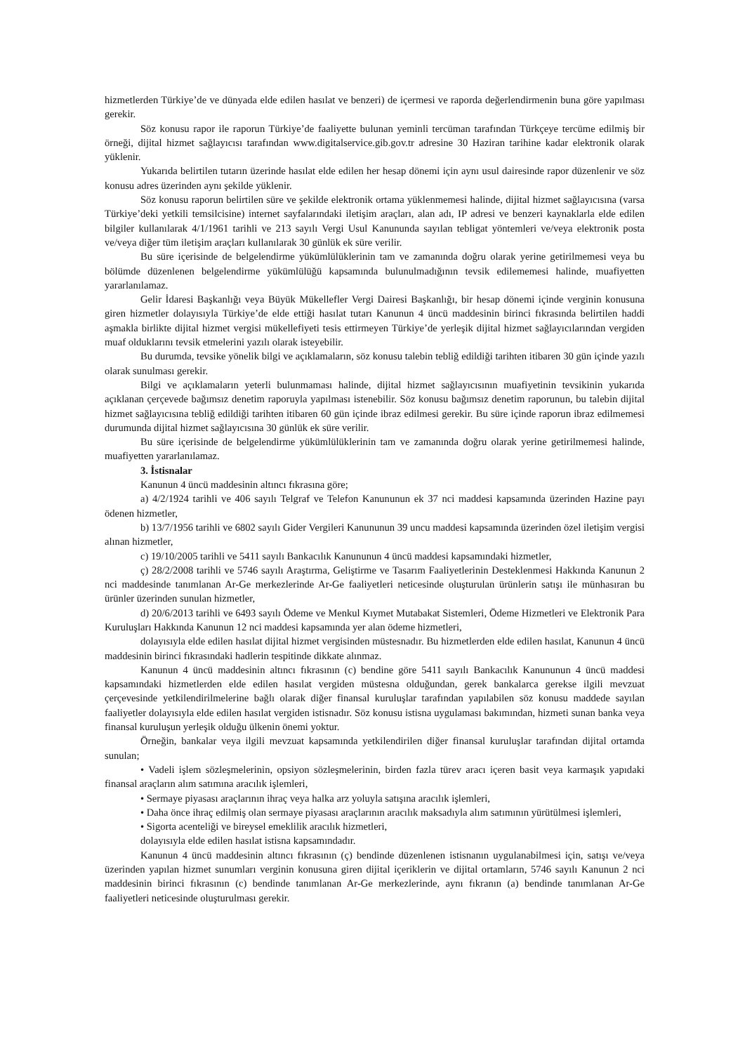hizmetlerden Türkiye’de ve dünyada elde edilen hasılat ve benzeri) de içermesi ve raporda değerlendirmenin buna göre yapılması gerekir.
Söz konusu rapor ile raporun Türkiye’de faaliyette bulunan yeminli tercüman tarafından Türkçeye tercüme edilmiş bir örneği, dijital hizmet sağlayıcısı tarafından www.digitalservice.gib.gov.tr adresine 30 Haziran tarihine kadar elektronik olarak yüklenir.
Yukarıda belirtilen tutarın üzerinde hasılat elde edilen her hesap dönemi için aynı usul dairesinde rapor düzenlenir ve söz konusu adres üzerinden aynı şekilde yüklenir.
Söz konusu raporun belirtilen süre ve şekilde elektronik ortama yüklenmemesi halinde, dijital hizmet sağlayıcısına (varsa Türkiye’deki yetkili temsilcisine) internet sayfalarındaki iletişim araçları, alan adı, IP adresi ve benzeri kaynaklarla elde edilen bilgiler kullanılarak 4/1/1961 tarihli ve 213 sayılı Vergi Usul Kanununda sayılan tebligat yöntemleri ve/veya elektronik posta ve/veya diğer tüm iletişim araçları kullanılarak 30 günlük ek süre verilir.
Bu süre içerisinde de belgelendirme yükümlülüklerinin tam ve zamanında doğru olarak yerine getirilmemesi veya bu bölümde düzenlenen belgelendirme yükümlülüğü kapsamında bulunulmadığının tevsik edilememesi halinde, muafiyetten yararlanılamaz.
Gelir İdaresi Başkanlığı veya Büyük Mükellefler Vergi Dairesi Başkanlığı, bir hesap dönemi içinde verginin konusuna giren hizmetler dolayısıyla Türkiye’de elde ettiği hasılat tutarı Kanunun 4 üncü maddesinin birinci fıkrasında belirtilen haddi aşmakla birlikte dijital hizmet vergisi mükellefiyeti tesis ettirmeyen Türkiye’de yerleşik dijital hizmet sağlayıcılarından vergiden muaf olduklarını tevsik etmelerini yazılı olarak isteyebilir.
Bu durumda, tevsike yönelik bilgi ve açıklamaların, söz konusu talebin tebliğ edildiği tarihten itibaren 30 gün içinde yazılı olarak sunulması gerekir.
Bilgi ve açıklamaların yeterli bulunmaması halinde, dijital hizmet sağlayıcısının muafiyetinin tevsikinin yukarıda açıklanan çerçevede bağımsız denetim raporuyla yapılması istenebilir. Söz konusu bağımsız denetim raporunun, bu talebin dijital hizmet sağlayıcısına tebliğ edildiği tarihten itibaren 60 gün içinde ibraz edilmesi gerekir. Bu süre içinde raporun ibraz edilmemesi durumunda dijital hizmet sağlayıcısına 30 günlük ek süre verilir.
Bu süre içerisinde de belgelendirme yükümlülüklerinin tam ve zamanında doğru olarak yerine getirilmemesi halinde, muafiyetten yararlanılamaz.
3. İstisnalar
Kanunun 4 üncü maddesinin altıncı fıkrasına göre;
a) 4/2/1924 tarihli ve 406 sayılı Telgraf ve Telefon Kanununun ek 37 nci maddesi kapsamında üzerinden Hazine payı ödenen hizmetler,
b) 13/7/1956 tarihli ve 6802 sayılı Gider Vergileri Kanununun 39 uncu maddesi kapsamında üzerinden özel iletişim vergisi alınan hizmetler,
c) 19/10/2005 tarihli ve 5411 sayılı Bankacılık Kanununun 4 üncü maddesi kapsamındaki hizmetler,
ç) 28/2/2008 tarihli ve 5746 sayılı Araştırma, Geliştirme ve Tasarım Faaliyetlerinin Desteklenmesi Hakkında Kanunun 2 nci maddesinde tanımlanan Ar-Ge merkezlerinde Ar-Ge faaliyetleri neticesinde oluşturulan ürünlerin satışı ile münhasıran bu ürünler üzerinden sunulan hizmetler,
d) 20/6/2013 tarihli ve 6493 sayılı Ödeme ve Menkul Kıymet Mutabakat Sistemleri, Ödeme Hizmetleri ve Elektronik Para Kuruluşları Hakkında Kanunun 12 nci maddesi kapsamında yer alan ödeme hizmetleri,
dolayısıyla elde edilen hasılat dijital hizmet vergisinden müstesnadır. Bu hizmetlerden elde edilen hasılat, Kanunun 4 üncü maddesinin birinci fıkrasındaki hadlerin tespitinde dikkate alınmaz.
Kanunun 4 üncü maddesinin altıncı fıkrasının (c) bendine göre 5411 sayılı Bankacılık Kanununun 4 üncü maddesi kapsamındaki hizmetlerden elde edilen hasılat vergiden müstesna olduğundan, gerek bankalarca gerekse ilgili mevzuat çerçevesinde yetkilendirilmelerine bağlı olarak diğer finansal kuruluşlar tarafından yapılabilen söz konusu maddede sayılan faaliyetler dolayısıyla elde edilen hasılat vergiden istisnadır. Söz konusu istisna uygulaması bakımından, hizmeti sunan banka veya finansal kuruluşun yerleşik olduğu ülkenin önemi yoktur.
Örneğin, bankalar veya ilgili mevzuat kapsamında yetkilendirilen diğer finansal kuruluşlar tarafından dijital ortamda sunulan;
• Vadeli işlem sözleşmelerinin, opsiyon sözleşmelerinin, birden fazla türev aracı içeren basit veya karmaşık yapıdaki finansal araçların alım satımına aracılık işlemleri,
• Sermaye piyasası araçlarının ihraç veya halka arz yoluyla satışına aracılık işlemleri,
• Daha önce ihraç edilmiş olan sermaye piyasası araçlarının aracılık maksadıyla alım satımının yürütülmesi işlemleri,
• Sigorta acenteliği ve bireysel emeklilik aracılık hizmetleri,
dolayısıyla elde edilen hasılat istisna kapsamındadır.
Kanunun 4 üncü maddesinin altıncı fıkrasının (ç) bendinde düzenlenen istisnanın uygulanabilmesi için, satışı ve/veya üzerinden yapılan hizmet sunumları verginin konusuna giren dijital içeriklerin ve dijital ortamların, 5746 sayılı Kanunun 2 nci maddesinin birinci fıkrasının (c) bendinde tanımlanan Ar-Ge merkezlerinde, aynı fıkranın (a) bendinde tanımlanan Ar-Ge faaliyetleri neticesinde oluşturulması gerekir.